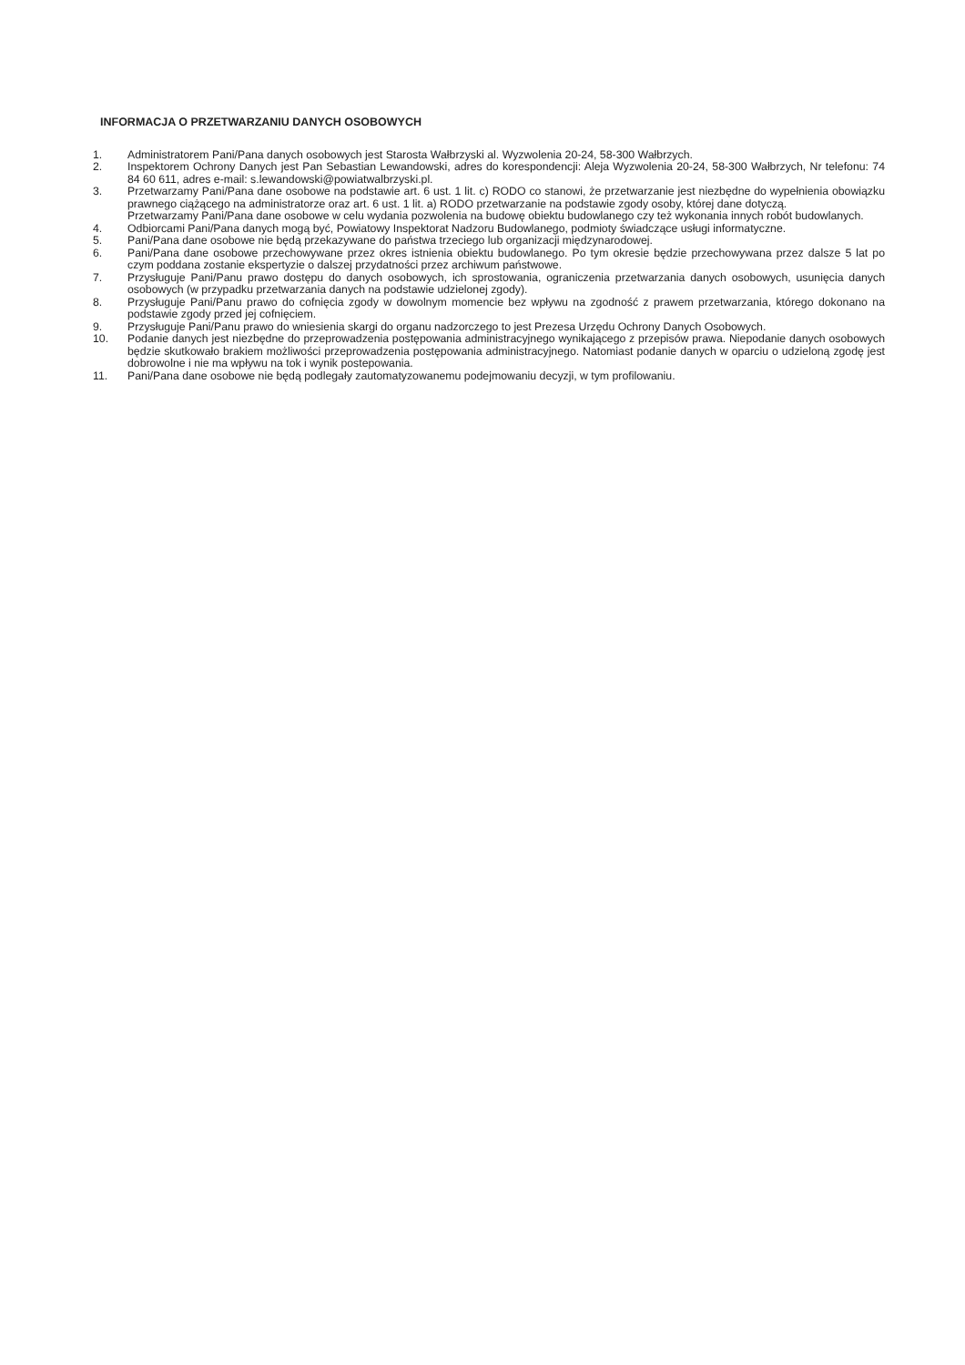INFORMACJA O PRZETWARZANIU DANYCH OSOBOWYCH
1. Administratorem Pani/Pana danych osobowych jest Starosta Wałbrzyski al. Wyzwolenia 20-24, 58-300 Wałbrzych.
2. Inspektorem Ochrony Danych jest Pan Sebastian Lewandowski, adres do korespondencji: Aleja Wyzwolenia 20-24, 58-300 Wałbrzych, Nr telefonu: 74 84 60 611, adres e-mail: s.lewandowski@powiatwalbrzyski.pl.
3. Przetwarzamy Pani/Pana dane osobowe na podstawie art. 6 ust. 1 lit. c) RODO co stanowi, że przetwarzanie jest niezbędne do wypełnienia obowiązku prawnego ciążącego na administratorze oraz art. 6 ust. 1 lit. a) RODO przetwarzanie na podstawie zgody osoby, której dane dotyczą.
Przetwarzamy Pani/Pana dane osobowe w celu wydania pozwolenia na budowę obiektu budowlanego czy też wykonania innych robót budowlanych.
4. Odbiorcami Pani/Pana danych mogą być, Powiatowy Inspektorat Nadzoru Budowlanego, podmioty świadczące usługi informatyczne.
5. Pani/Pana dane osobowe nie będą przekazywane do państwa trzeciego lub organizacji międzynarodowej.
6. Pani/Pana dane osobowe przechowywane przez okres istnienia obiektu budowlanego. Po tym okresie będzie przechowywana przez dalsze 5 lat po czym poddana zostanie ekspertyzie o dalszej przydatności przez archiwum państwowe.
7. Przysługuje Pani/Panu prawo dostępu do danych osobowych, ich sprostowania, ograniczenia przetwarzania danych osobowych, usunięcia danych osobowych (w przypadku przetwarzania danych na podstawie udzielonej zgody).
8. Przysługuje Pani/Panu prawo do cofnięcia zgody w dowolnym momencie bez wpływu na zgodność z prawem przetwarzania, którego dokonano na podstawie zgody przed jej cofnięciem.
9. Przysługuje Pani/Panu prawo do wniesienia skargi do organu nadzorczego to jest Prezesa Urzędu Ochrony Danych Osobowych.
10. Podanie danych jest niezbędne do przeprowadzenia postępowania administracyjnego wynikającego z przepisów prawa. Niepodanie danych osobowych będzie skutkowało brakiem możliwości przeprowadzenia postępowania administracyjnego. Natomiast podanie danych w oparciu o udzieloną zgodę jest dobrowolne i nie ma wpływu na tok i wynik postepowania.
11. Pani/Pana dane osobowe nie będą podlegały zautomatyzowanemu podejmowaniu decyzji, w tym profilowaniu.